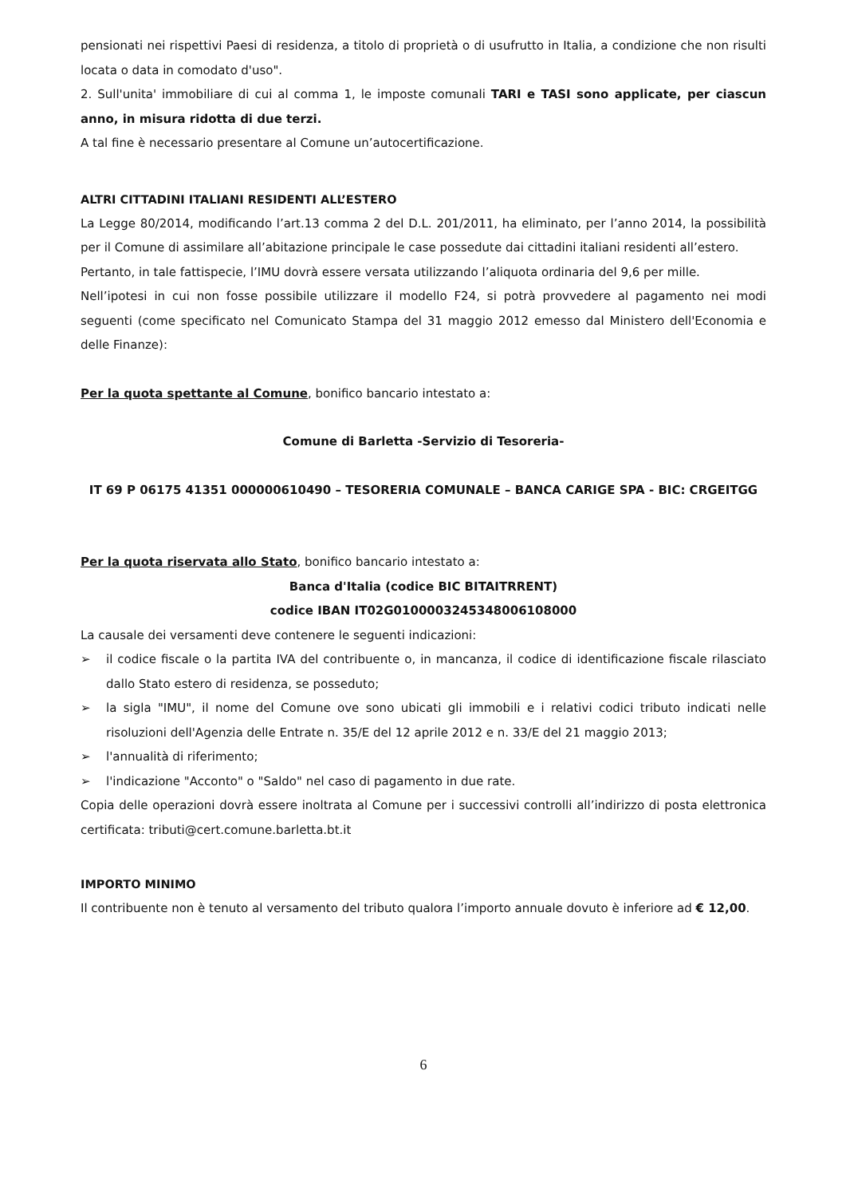pensionati nei rispettivi Paesi di residenza, a titolo di proprietà o di usufrutto in Italia, a condizione che non risulti locata o data in comodato d'uso".
2. Sull'unita' immobiliare di cui al comma 1, le imposte comunali TARI e TASI sono applicate, per ciascun anno, in misura ridotta di due terzi.
A tal fine è necessario presentare al Comune un’autocertificazione.
ALTRI CITTADINI ITALIANI RESIDENTI ALL’ESTERO
La Legge 80/2014, modificando l’art.13 comma 2 del D.L. 201/2011, ha eliminato, per l’anno 2014, la possibilità per il Comune di assimilare all’abitazione principale le case possedute dai cittadini italiani residenti all’estero.
Pertanto, in tale fattispecie, l’IMU dovrà essere versata utilizzando l’aliquota ordinaria del 9,6 per mille.
Nell’ipotesi in cui non fosse possibile utilizzare il modello F24, si potrà provvedere al pagamento nei modi seguenti (come specificato nel Comunicato Stampa del 31 maggio 2012 emesso dal Ministero dell'Economia e delle Finanze):
Per la quota spettante al Comune, bonifico bancario intestato a:
Comune di Barletta -Servizio di Tesoreria-
IT 69 P 06175 41351 000000610490 – TESORERIA COMUNALE – BANCA CARIGE SPA - BIC: CRGEITGG
Per la quota riservata allo Stato, bonifico bancario intestato a:
Banca d'Italia (codice BIC BITAITRRENT)
codice IBAN IT02G0100003245348006108000
La causale dei versamenti deve contenere le seguenti indicazioni:
➢ il codice fiscale o la partita IVA del contribuente o, in mancanza, il codice di identificazione fiscale rilasciato dallo Stato estero di residenza, se posseduto;
➢ la sigla "IMU", il nome del Comune ove sono ubicati gli immobili e i relativi codici tributo indicati nelle risoluzioni dell'Agenzia delle Entrate n. 35/E del 12 aprile 2012 e n. 33/E del 21 maggio 2013;
➢ l'annualità di riferimento;
➢ l'indicazione "Acconto" o "Saldo" nel caso di pagamento in due rate.
Copia delle operazioni dovrà essere inoltrata al Comune per i successivi controlli all’indirizzo di posta elettronica certificata: tributi@cert.comune.barletta.bt.it
IMPORTO MINIMO
Il contribuente non è tenuto al versamento del tributo qualora l’importo annuale dovuto è inferiore ad € 12,00.
6